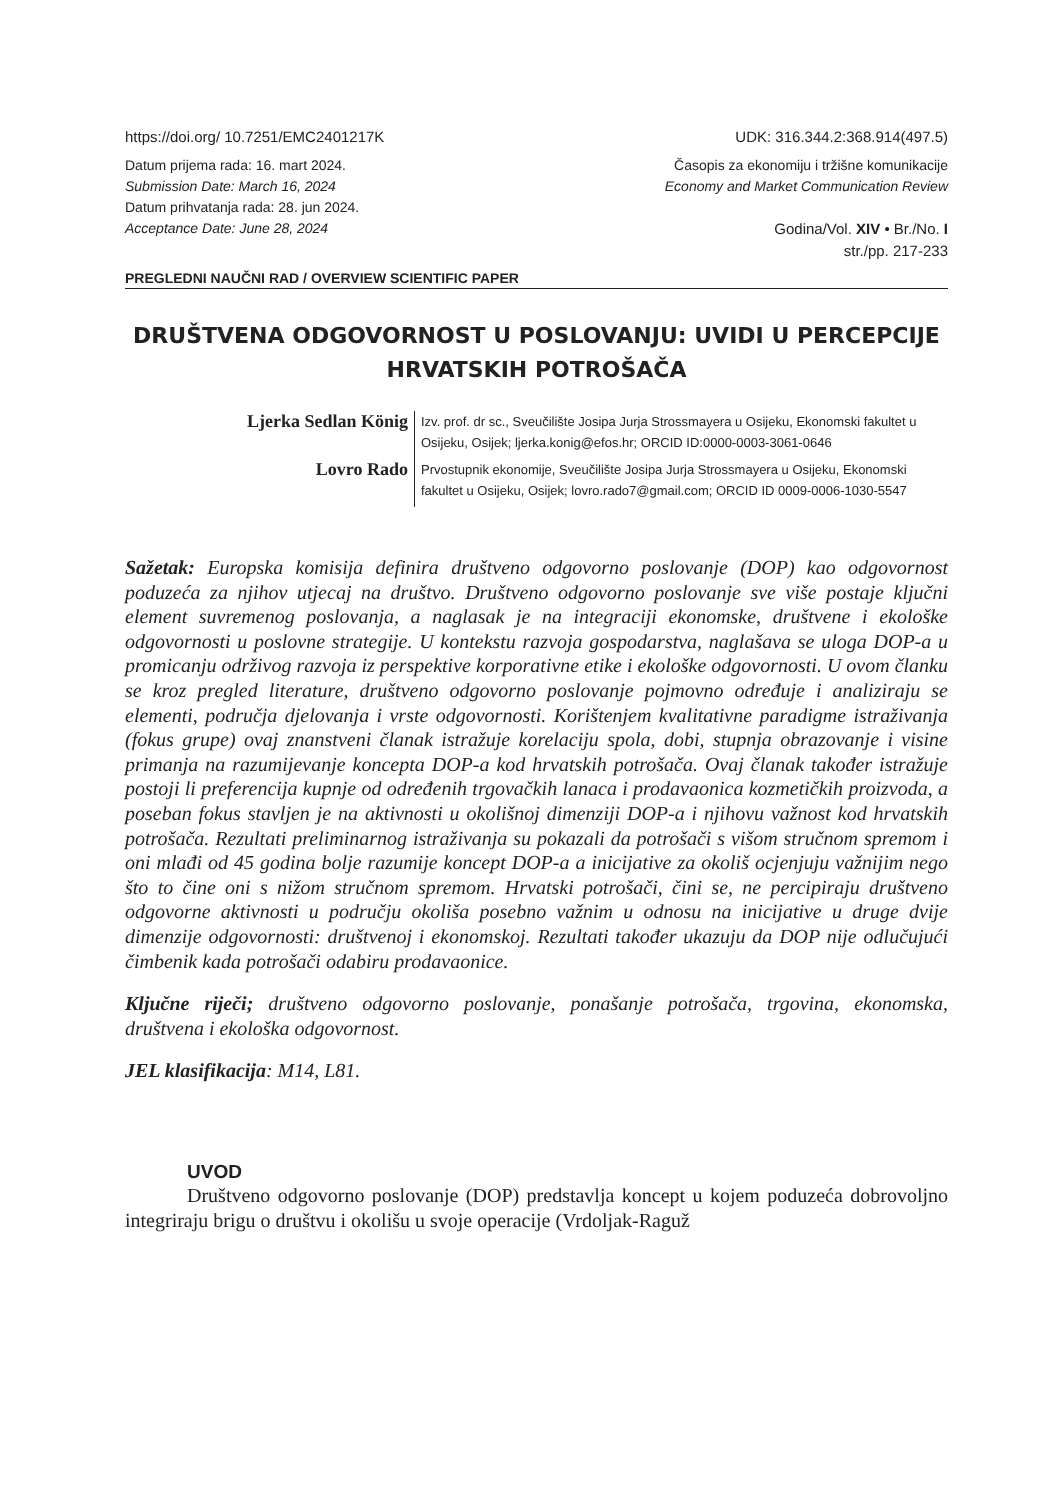https://doi.org/ 10.7251/EMC2401217K UDK: 316.344.2:368.914(497.5)
Datum prijema rada: 16. mart 2024.
Submission Date: March 16, 2024
Datum prihvatanja rada: 28. jun 2024.
Acceptance Date: June 28, 2024
Časopis za ekonomiju i tržišne komunikacije
Economy and Market Communication Review
Godina/Vol. XIV • Br./No. I
str./pp. 217-233
PREGLEDNI NAUČNI RAD / OVERVIEW SCIENTIFIC PAPER
DRUŠTVENA ODGOVORNOST U POSLOVANJU: UVIDI U PERCEPCIJE HRVATSKIH POTROŠAČA
Ljerka Sedlan König
Izv. prof. dr sc., Sveučilište Josipa Jurja Strossmayera u Osijeku, Ekonomski fakultet u Osijeku, Osijek; ljerka.konig@efos.hr; ORCID ID:0000-0003-3061-0646
Lovro Rado
Prvostupnik ekonomije, Sveučilište Josipa Jurja Strossmayera u Osijeku, Ekonomski fakultet u Osijeku, Osijek; lovro.rado7@gmail.com; ORCID ID 0009-0006-1030-5547
Sažetak: Europska komisija definira društveno odgovorno poslovanje (DOP) kao odgovornost poduzeća za njihov utjecaj na društvo. Društveno odgovorno poslovanje sve više postaje ključni element suvremenog poslovanja, a naglasak je na integraciji ekonomske, društvene i ekološke odgovornosti u poslovne strategije. U kontekstu razvoja gospodarstva, naglašava se uloga DOP-a u promicanju održivog razvoja iz perspektive korporativne etike i ekološke odgovornosti. U ovom članku se kroz pregled literature, društveno odgovorno poslovanje pojmovno određuje i analiziraju se elementi, područja djelovanja i vrste odgovornosti. Korištenjem kvalitativne paradigme istraživanja (fokus grupe) ovaj znanstveni članak istražuje korelaciju spola, dobi, stupnja obrazovanje i visine primanja na razumijevanje koncepta DOP-a kod hrvatskih potrošača. Ovaj članak također istražuje postoji li preferencija kupnje od određenih trgovačkih lanaca i prodavaonica kozmetičkih proizvoda, a poseban fokus stavljen je na aktivnosti u okolišnoj dimenziji DOP-a i njihovu važnost kod hrvatskih potrošača. Rezultati preliminarnog istraživanja su pokazali da potrošači s višom stručnom spremom i oni mlađi od 45 godina bolje razumije koncept DOP-a a inicijative za okoliš ocjenjuju važnijim nego što to čine oni s nižom stručnom spremom. Hrvatski potrošači, čini se, ne percipiraju društveno odgovorne aktivnosti u području okoliša posebno važnim u odnosu na inicijative u druge dvije dimenzije odgovornosti: društvenoj i ekonomskoj. Rezultati također ukazuju da DOP nije odlučujući čimbenik kada potrošači odabiru prodavaonice.
Ključne riječi; društveno odgovorno poslovanje, ponašanje potrošača, trgovina, ekonomska, društvena i ekološka odgovornost.
JEL klasifikacija: M14, L81.
UVOD
Društveno odgovorno poslovanje (DOP) predstavlja koncept u kojem poduzeća dobrovoljno integriraju brigu o društvu i okolišu u svoje operacije (Vrdoljak-Raguž